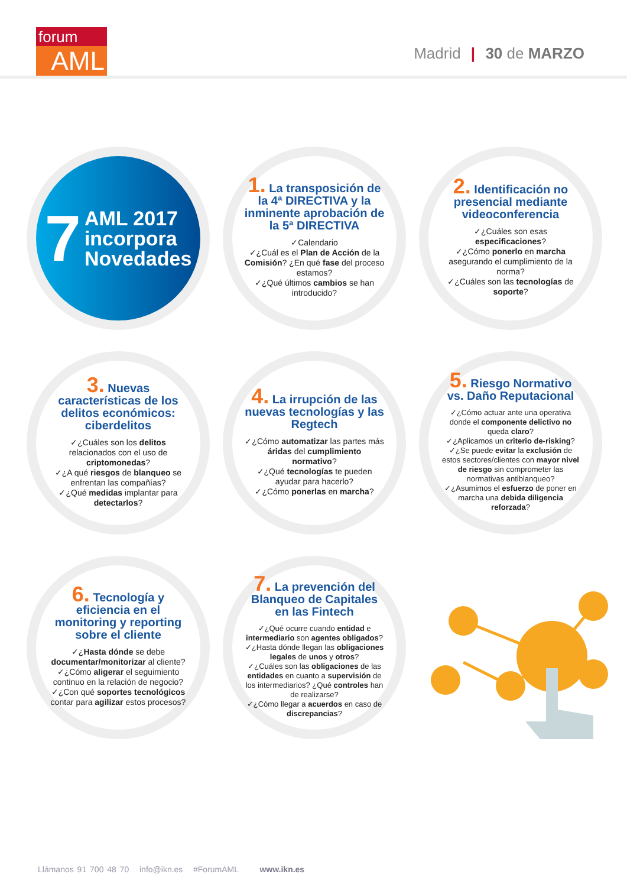forum
AML
Madrid | 30 de MARZO
7 AML 2017
incorpora
Novedades
1. La transposición de la 4ª DIRECTIVA y la inminente aprobación de la 5ª DIRECTIVA
✓Calendario
✓¿Cuál es el Plan de Acción de la Comisión? ¿En qué fase del proceso estamos?
✓¿Qué últimos cambios se han introducido?
2. Identificación no presencial mediante videoconferencia
✓¿Cuáles son esas especificaciones?
✓¿Cómo ponerlo en marcha asegurando el cumplimiento de la norma?
✓¿Cuáles son las tecnologías de soporte?
3. Nuevas características de los delitos económicos: ciberdelitos
✓¿Cuáles son los delitos relacionados con el uso de criptomonedas?
✓¿A qué riesgos de blanqueo se enfrentan las compañías?
✓¿Qué medidas implantar para detectarlos?
4. La irrupción de las nuevas tecnologías y las Regtech
✓¿Cómo automatizar las partes más áridas del cumplimiento normativo?
✓¿Qué tecnologías te pueden ayudar para hacerlo?
✓¿Cómo ponerlas en marcha?
5. Riesgo Normativo vs. Daño Reputacional
✓¿Cómo actuar ante una operativa donde el componente delictivo no queda claro?
✓¿Aplicamos un criterio de-risking?
✓¿Se puede evitar la exclusión de estos sectores/clientes con mayor nivel de riesgo sin comprometer las normativas antiblanqueo?
✓¿Asumimos el esfuerzo de poner en marcha una debida diligencia reforzada?
6. Tecnología y eficiencia en el monitoring y reporting sobre el cliente
✓¿Hasta dónde se debe documentar/monitorizar al cliente?
✓¿Cómo aligerar el seguimiento continuo en la relación de negocio?
✓¿Con qué soportes tecnológicos contar para agilizar estos procesos?
7. La prevención del Blanqueo de Capitales en las Fintech
✓¿Qué ocurre cuando entidad e intermediario son agentes obligados?
✓¿Hasta dónde llegan las obligaciones legales de unos y otros?
✓¿Cuáles son las obligaciones de las entidades en cuanto a supervisión de los intermediarios? ¿Qué controles han de realizarse?
✓¿Cómo llegar a acuerdos en caso de discrepancias?
Llámanos 91 700 48 70 info@ikn.es #ForumAML www.ikn.es